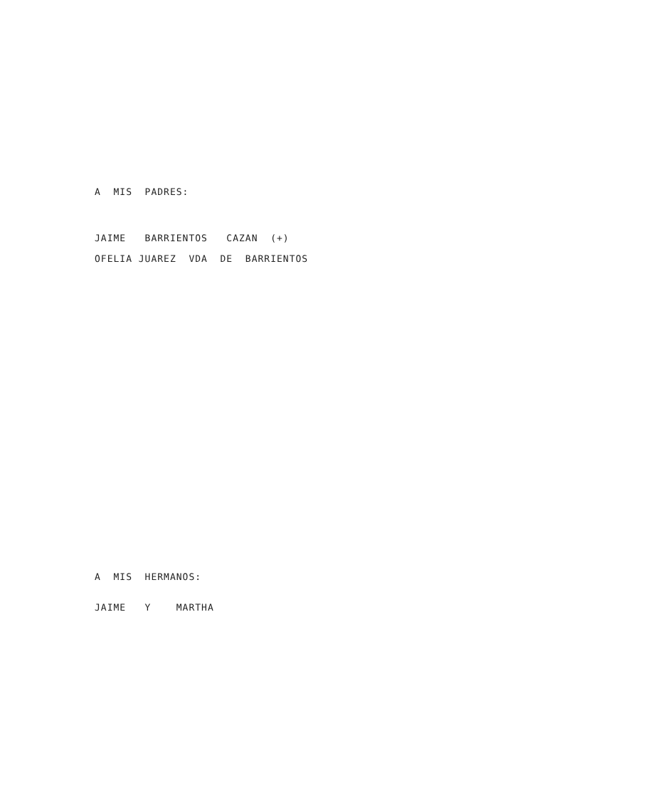A MIS PADRES:
JAIME BARRIENTOS CAZAN (+)
OFELIA JUAREZ VDA DE BARRIENTOS
A MIS HERMANOS:
JAIME Y MARTHA